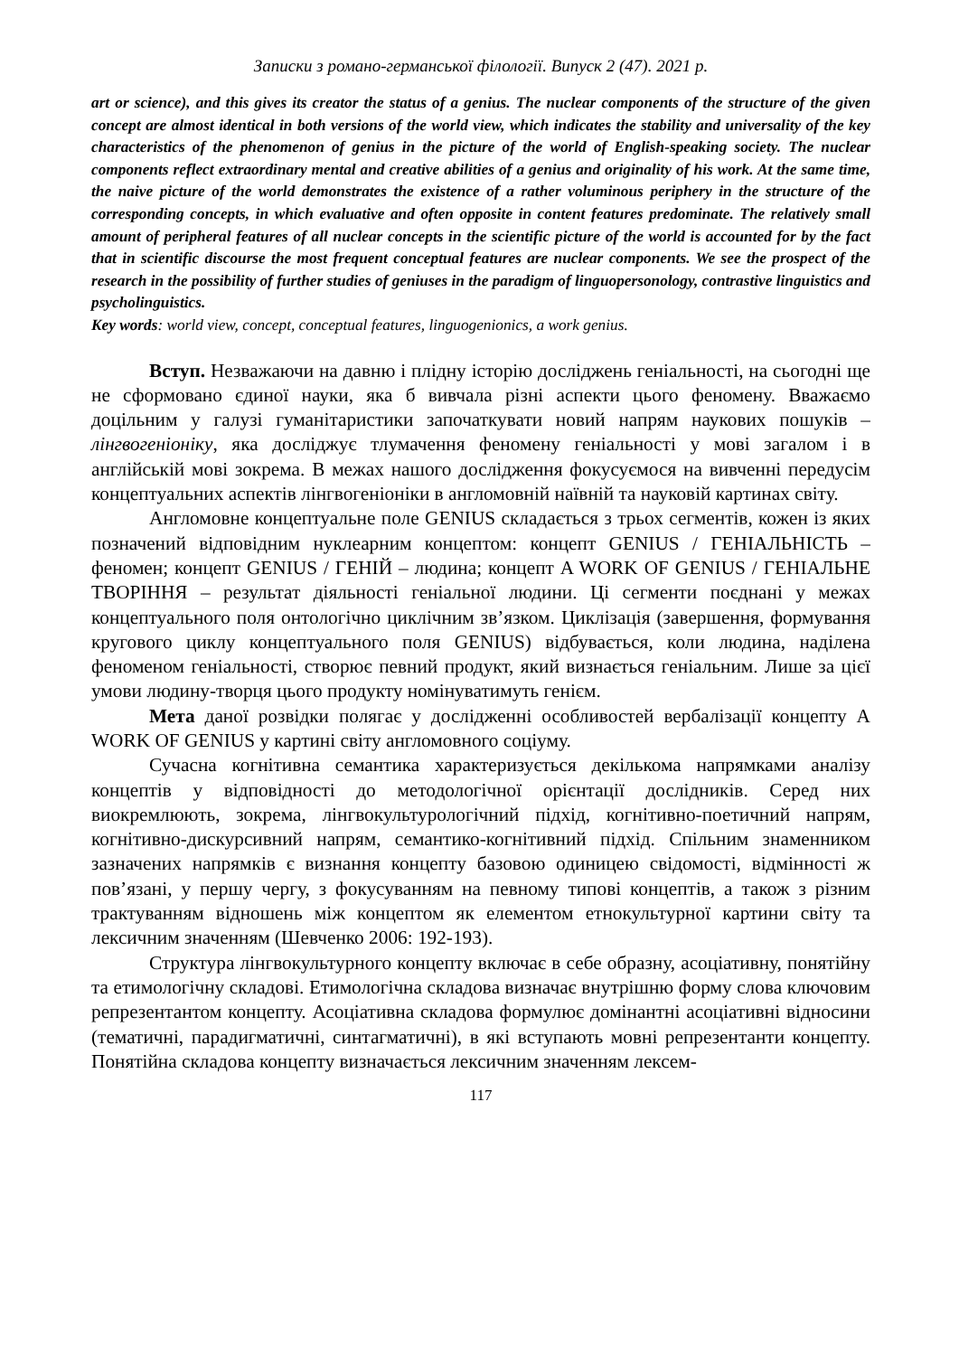Записки з романо-германської філології. Випуск 2 (47). 2021 р.
art or science), and this gives its creator the status of a genius. The nuclear components of the structure of the given concept are almost identical in both versions of the world view, which indicates the stability and universality of the key characteristics of the phenomenon of genius in the picture of the world of English-speaking society. The nuclear components reflect extraordinary mental and creative abilities of a genius and originality of his work. At the same time, the naive picture of the world demonstrates the existence of a rather voluminous periphery in the structure of the corresponding concepts, in which evaluative and often opposite in content features predominate. The relatively small amount of peripheral features of all nuclear concepts in the scientific picture of the world is accounted for by the fact that in scientific discourse the most frequent conceptual features are nuclear components. We see the prospect of the research in the possibility of further studies of geniuses in the paradigm of linguopersonology, contrastive linguistics and psycholinguistics.
Key words: world view, concept, conceptual features, linguogenionics, a work genius.
Вступ. Незважаючи на давню і плідну історію досліджень геніальності, на сьогодні ще не сформовано єдиної науки, яка б вивчала різні аспекти цього феномену. Вважаємо доцільним у галузі гуманітаристики започаткувати новий напрям наукових пошуків – лінгвогеніоніку, яка досліджує тлумачення феномену геніальності у мові загалом і в англійській мові зокрема. В межах нашого дослідження фокусуємося на вивченні передусім концептуальних аспектів лінгвогеніоніки в англомовній наївній та науковій картинах світу.
Англомовне концептуальне поле GENIUS складається з трьох сегментів, кожен із яких позначений відповідним нуклеарним концептом: концепт GENIUS / ГЕНІАЛЬНІСТЬ – феномен; концепт GENIUS / ГЕНІЙ – людина; концепт A WORK OF GENIUS / ГЕНІАЛЬНЕ ТВОРІННЯ – результат діяльності геніальної людини. Ці сегменти поєднані у межах концептуального поля онтологічно циклічним зв’язком. Циклізація (завершення, формування кругового циклу концептуального поля GENIUS) відбувається, коли людина, наділена феноменом геніальності, створює певний продукт, який визнається геніальним. Лише за цієї умови людину-творця цього продукту номінуватимуть генієм.
Мета даної розвідки полягає у дослідженні особливостей вербалізації концепту A WORK OF GENIUS у картині світу англомовного соціуму.
Сучасна когнітивна семантика характеризується декількома напрямками аналізу концептів у відповідності до методологічної орієнтації дослідників. Серед них виокремлюють, зокрема, лінгвокультурологічний підхід, когнітивно-поетичний напрям, когнітивно-дискурсивний напрям, семантико-когнітивний підхід. Спільним знаменником зазначених напрямків є визнання концепту базовою одиницею свідомості, відмінності ж пов’язані, у першу чергу, з фокусуванням на певному типові концептів, а також з різним трактуванням відношень між концептом як елементом етнокультурної картини світу та лексичним значенням (Шевченко 2006: 192-193).
Структура лінгвокультурного концепту включає в себе образну, асоціативну, понятійну та етимологічну складові. Етимологічна складова визначає внутрішню форму слова ключовим репрезентантом концепту. Асоціативна складова формулює домінантні асоціативні відносини (тематичні, парадигматичні, синтагматичні), в які вступають мовні репрезентанти концепту. Понятійна складова концепту визначається лексичним значенням лексем-
117